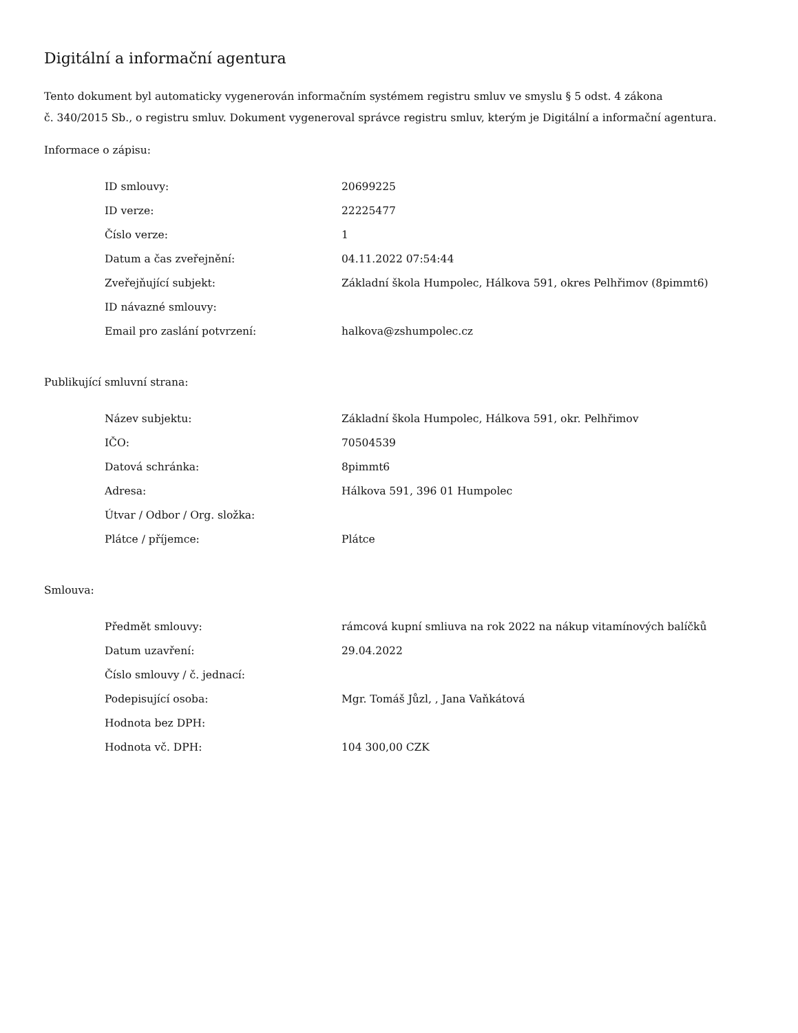Digitální a informační agentura
Tento dokument byl automaticky vygenerován informačním systémem registru smluv ve smyslu § 5 odst. 4 zákona
č. 340/2015 Sb., o registru smluv. Dokument vygeneroval správce registru smluv, kterým je Digitální a informační agentura.
Informace o zápisu:
| ID smlouvy: | 20699225 |
| ID verze: | 22225477 |
| Číslo verze: | 1 |
| Datum a čas zveřejnění: | 04.11.2022 07:54:44 |
| Zveřejňující subjekt: | Základní škola Humpolec, Hálkova 591, okres Pelhřimov (8pimmt6) |
| ID návazné smlouvy: | |
| Email pro zaslání potvrzení: | halkova@zshumpolec.cz |
Publikující smluvní strana:
| Název subjektu: | Základní škola Humpolec, Hálkova 591, okr. Pelhřimov |
| IČO: | 70504539 |
| Datová schránka: | 8pimmt6 |
| Adresa: | Hálkova 591, 396 01 Humpolec |
| Útvar / Odbor / Org. složka: | |
| Plátce / příjemce: | Plátce |
Smlouva:
| Předmět smlouvy: | rámcová kupní smliuva na rok 2022 na nákup vitamínových balíčků |
| Datum uzavření: | 29.04.2022 |
| Číslo smlouvy / č. jednací: | |
| Podepisující osoba: | Mgr. Tomáš Jůzl, , Jana Vaňkátová |
| Hodnota bez DPH: | |
| Hodnota vč. DPH: | 104 300,00 CZK |